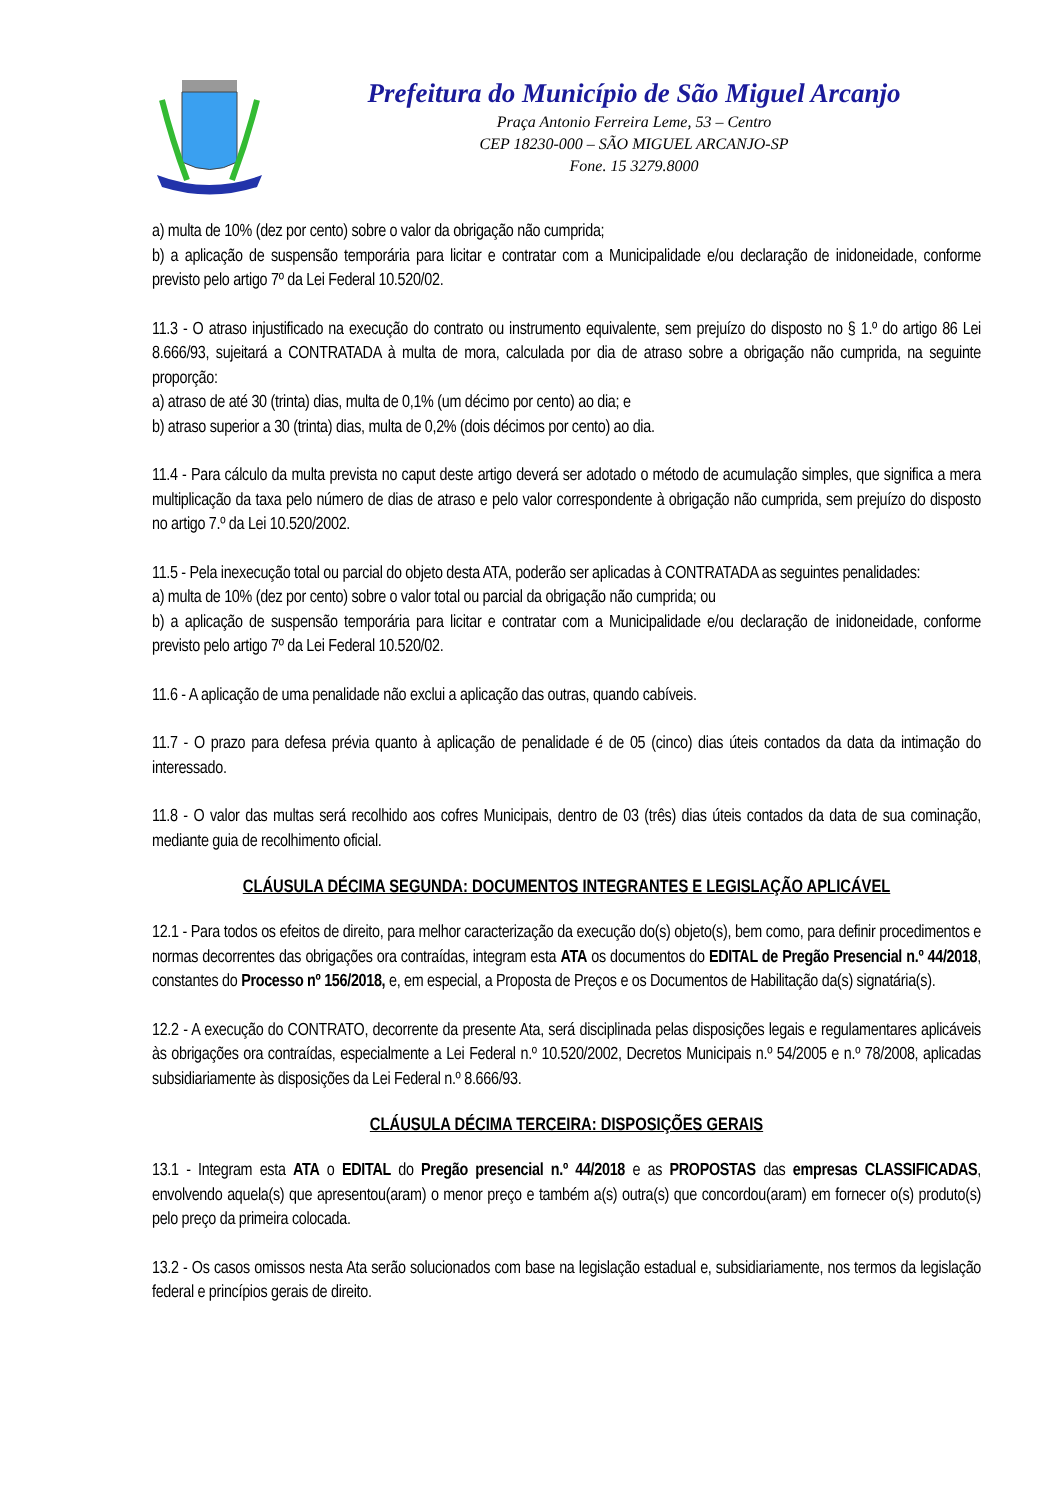Prefeitura do Município de São Miguel Arcanjo
Praça Antonio Ferreira Leme, 53 – Centro
CEP 18230-000 – SÃO MIGUEL ARCANJO-SP
Fone. 15 3279.8000
a) multa de 10% (dez por cento) sobre o valor da obrigação não cumprida;
b) a aplicação de suspensão temporária para licitar e contratar com a Municipalidade e/ou declaração de inidoneidade, conforme previsto pelo artigo 7º da Lei Federal 10.520/02.
11.3 - O atraso injustificado na execução do contrato ou instrumento equivalente, sem prejuízo do disposto no § 1.º do artigo 86 Lei 8.666/93, sujeitará a CONTRATADA à multa de mora, calculada por dia de atraso sobre a obrigação não cumprida, na seguinte proporção:
a) atraso de até 30 (trinta) dias, multa de 0,1% (um décimo por cento) ao dia; e
b) atraso superior a 30 (trinta) dias, multa de 0,2% (dois décimos por cento) ao dia.
11.4 - Para cálculo da multa prevista no caput deste artigo deverá ser adotado o método de acumulação simples, que significa a mera multiplicação da taxa pelo número de dias de atraso e pelo valor correspondente à obrigação não cumprida, sem prejuízo do disposto no artigo 7.º da Lei 10.520/2002.
11.5 - Pela inexecução total ou parcial do objeto desta ATA, poderão ser aplicadas à CONTRATADA as seguintes penalidades:
a) multa de 10% (dez por cento) sobre o valor total ou parcial da obrigação não cumprida; ou
b) a aplicação de suspensão temporária para licitar e contratar com a Municipalidade e/ou declaração de inidoneidade, conforme previsto pelo artigo 7º da Lei Federal 10.520/02.
11.6 - A aplicação de uma penalidade não exclui a aplicação das outras, quando cabíveis.
11.7 - O prazo para defesa prévia quanto à aplicação de penalidade é de 05 (cinco) dias úteis contados da data da intimação do interessado.
11.8 - O valor das multas será recolhido aos cofres Municipais, dentro de 03 (três) dias úteis contados da data de sua cominação, mediante guia de recolhimento oficial.
CLÁUSULA DÉCIMA SEGUNDA: DOCUMENTOS INTEGRANTES E LEGISLAÇÃO APLICÁVEL
12.1 - Para todos os efeitos de direito, para melhor caracterização da execução do(s) objeto(s), bem como, para definir procedimentos e normas decorrentes das obrigações ora contraídas, integram esta ATA os documentos do EDITAL de Pregão Presencial n.º 44/2018, constantes do Processo nº 156/2018, e, em especial, a Proposta de Preços e os Documentos de Habilitação da(s) signatária(s).
12.2 - A execução do CONTRATO, decorrente da presente Ata, será disciplinada pelas disposições legais e regulamentares aplicáveis às obrigações ora contraídas, especialmente a Lei Federal n.º 10.520/2002, Decretos Municipais n.º 54/2005 e n.º 78/2008, aplicadas subsidiariamente às disposições da Lei Federal n.º 8.666/93.
CLÁUSULA DÉCIMA TERCEIRA: DISPOSIÇÕES GERAIS
13.1 - Integram esta ATA o EDITAL do Pregão presencial n.º 44/2018 e as PROPOSTAS das empresas CLASSIFICADAS, envolvendo aquela(s) que apresentou(aram) o menor preço e também a(s) outra(s) que concordou(aram) em fornecer o(s) produto(s) pelo preço da primeira colocada.
13.2 - Os casos omissos nesta Ata serão solucionados com base na legislação estadual e, subsidiariamente, nos termos da legislação federal e princípios gerais de direito.